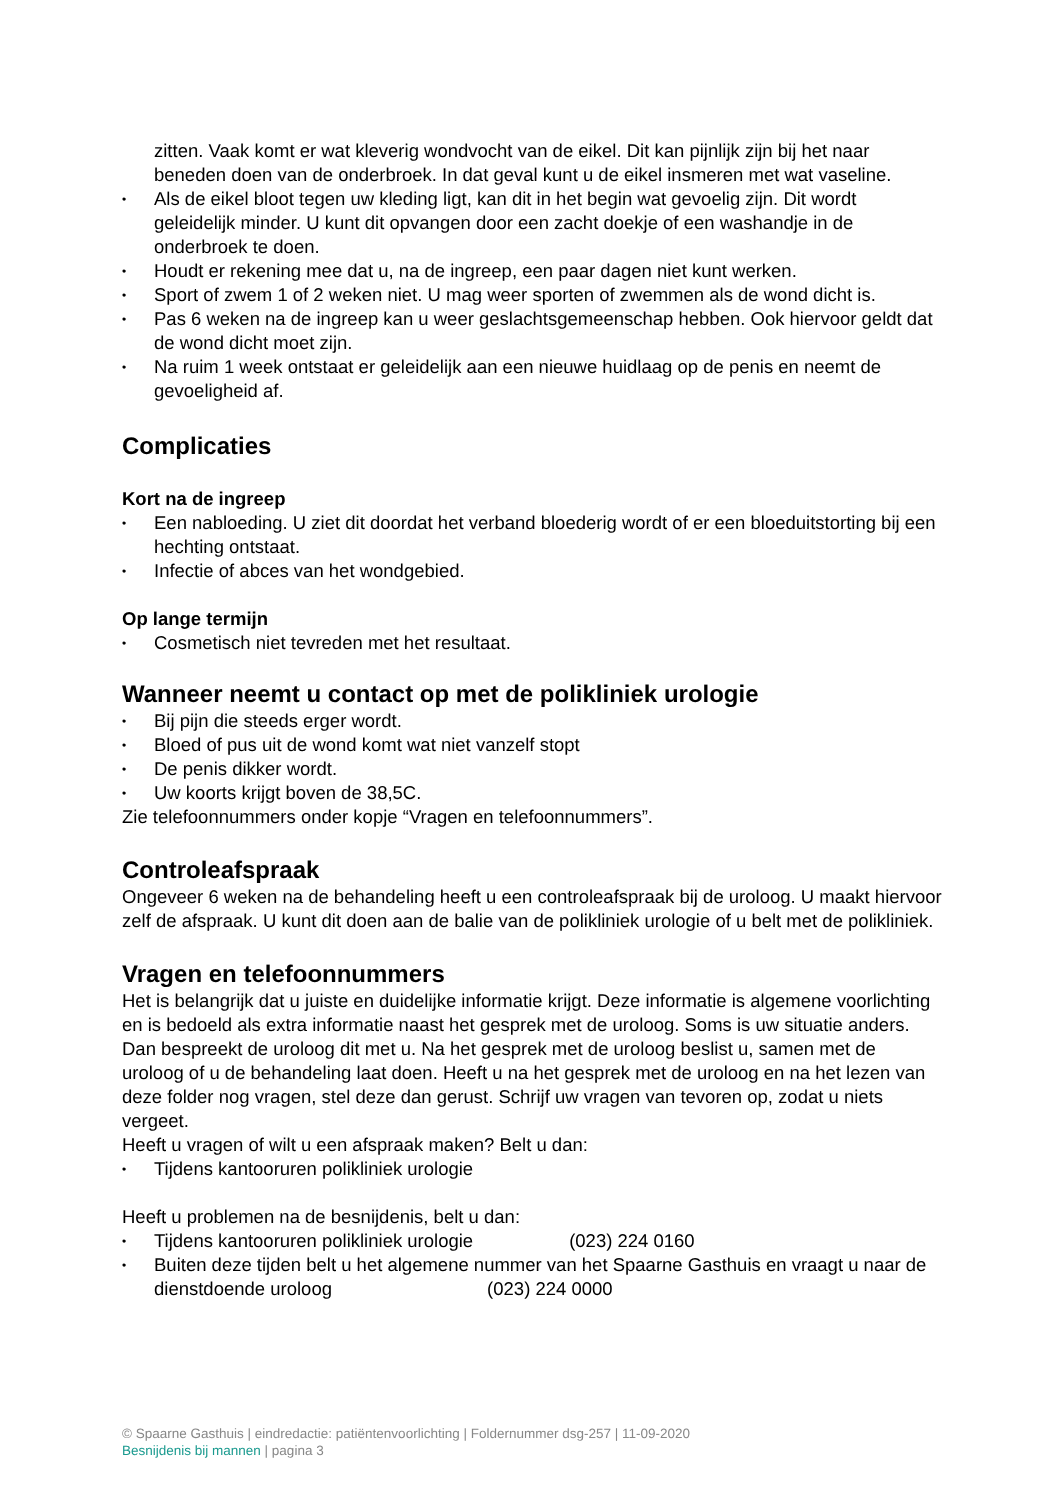zitten. Vaak komt er wat kleverig wondvocht van de eikel. Dit kan pijnlijk zijn bij het naar beneden doen van de onderbroek. In dat geval kunt u de eikel insmeren met wat vaseline.
• Als de eikel bloot tegen uw kleding ligt, kan dit in het begin wat gevoelig zijn. Dit wordt geleidelijk minder. U kunt dit opvangen door een zacht doekje of een washandje in de onderbroek te doen.
• Houdt er rekening mee dat u, na de ingreep, een paar dagen niet kunt werken.
• Sport of zwem 1 of 2 weken niet. U mag weer sporten of zwemmen als de wond dicht is.
• Pas 6 weken na de ingreep kan u weer geslachtsgemeenschap hebben. Ook hiervoor geldt dat de wond dicht moet zijn.
• Na ruim 1 week ontstaat er geleidelijk aan een nieuwe huidlaag op de penis en neemt de gevoeligheid af.
Complicaties
Kort na de ingreep
• Een nabloeding. U ziet dit doordat het verband bloederig wordt of er een bloeduitstorting bij een hechting ontstaat.
• Infectie of abces van het wondgebied.
Op lange termijn
• Cosmetisch niet tevreden met het resultaat.
Wanneer neemt u contact op met de polikliniek urologie
• Bij pijn die steeds erger wordt.
• Bloed of pus uit de wond komt wat niet vanzelf stopt
• De penis dikker wordt.
• Uw koorts krijgt boven de 38,5C.
Zie telefoonnummers onder kopje “Vragen en telefoonnummers”.
Controleafspraak
Ongeveer 6 weken na de behandeling heeft u een controleafspraak bij de uroloog. U maakt hiervoor zelf de afspraak. U kunt dit doen aan de balie van de polikliniek urologie of u belt met de polikliniek.
Vragen en telefoonnummers
Het is belangrijk dat u juiste en duidelijke informatie krijgt. Deze informatie is algemene voorlichting en is bedoeld als extra informatie naast het gesprek met de uroloog. Soms is uw situatie anders. Dan bespreekt de uroloog dit met u. Na het gesprek met de uroloog beslist u, samen met de uroloog of u de behandeling laat doen. Heeft u na het gesprek met de uroloog en na het lezen van deze folder nog vragen, stel deze dan gerust. Schrijf uw vragen van tevoren op, zodat u niets vergeet.
Heeft u vragen of wilt u een afspraak maken? Belt u dan:
• Tijdens kantooruren polikliniek urologie
Heeft u problemen na de besnijdenis, belt u dan:
• Tijdens kantooruren polikliniek urologie (023) 224 0160
• Buiten deze tijden belt u het algemene nummer van het Spaarne Gasthuis en vraagt u naar de dienstdoende uroloog (023) 224 0000
© Spaarne Gasthuis | eindredactie: patiëntenvoorlichting | Foldernummer dsg-257 | 11-09-2020
Besnijdenis bij mannen | pagina 3